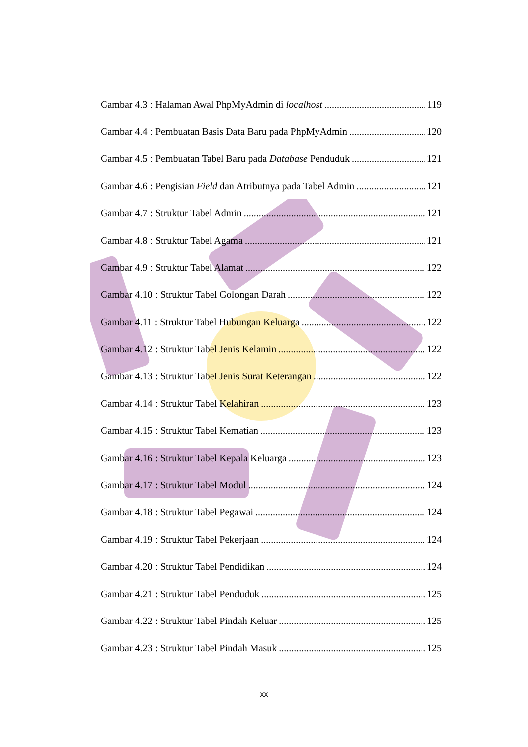Gambar 4.3 : Halaman Awal PhpMyAdmin di localhost 119
Gambar 4.4 : Pembuatan Basis Data Baru pada PhpMyAdmin 120
Gambar 4.5 : Pembuatan Tabel Baru pada Database Penduduk 121
Gambar 4.6 : Pengisian Field dan Atributnya pada Tabel Admin 121
Gambar 4.7 : Struktur Tabel Admin 121
Gambar 4.8 : Struktur Tabel Agama 121
Gambar 4.9 : Struktur Tabel Alamat 122
Gambar 4.10 : Struktur Tabel Golongan Darah 122
Gambar 4.11 : Struktur Tabel Hubungan Keluarga 122
Gambar 4.12 : Struktur Tabel Jenis Kelamin 122
Gambar 4.13 : Struktur Tabel Jenis Surat Keterangan 122
Gambar 4.14 : Struktur Tabel Kelahiran 123
Gambar 4.15 : Struktur Tabel Kematian 123
Gambar 4.16 : Struktur Tabel Kepala Keluarga 123
Gambar 4.17 : Struktur Tabel Modul 124
Gambar 4.18 : Struktur Tabel Pegawai 124
Gambar 4.19 : Struktur Tabel Pekerjaan 124
Gambar 4.20 : Struktur Tabel Pendidikan 124
Gambar 4.21 : Struktur Tabel Penduduk 125
Gambar 4.22 : Struktur Tabel Pindah Keluar 125
Gambar 4.23 : Struktur Tabel Pindah Masuk 125
xx